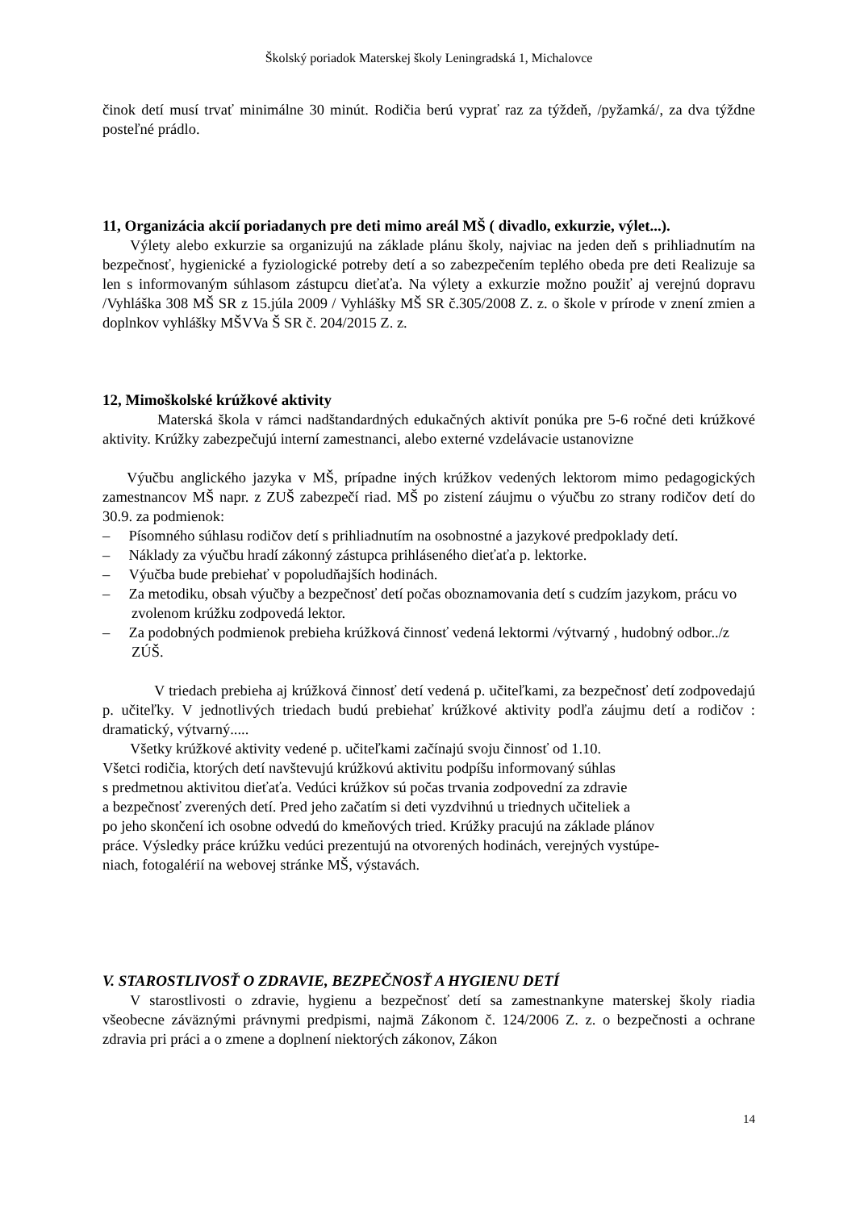Školský poriadok Materskej školy Leningradská 1, Michalovce
činok detí musí trvať minimálne 30 minút. Rodičia berú vyprať raz za týždeň, /pyžamká/, za dva týždne posteľné prádlo.
11, Organizácia akcií poriadanych pre deti mimo areál MŠ ( divadlo, exkurzie, výlet...).
Výlety alebo exkurzie sa organizujú na základe plánu školy, najviac na jeden deň s prihliadnutím na bezpečnosť, hygienické a fyziologické potreby detí a so zabezpečením teplého obeda pre deti Realizuje sa len s informovaným súhlasom zástupcu dieťaťa. Na výlety a exkurzie možno použiť aj verejnú dopravu /Vyhláška 308 MŠ SR z 15.júla 2009 / Vyhlášky MŠ SR č.305/2008 Z. z. o škole v prírode v znení zmien a doplnkov vyhlášky MŠVVa Š SR č. 204/2015 Z. z.
12, Mimoškolské krúžkové aktivity
Materská škola v rámci nadštandardných edukačných aktivít ponúka pre 5-6 ročné deti krúžkové aktivity. Krúžky zabezpečujú interní zamestnanci, alebo externé vzdelávacie ustanovizne
Výučbu anglického jazyka v MŠ, prípadne iných krúžkov vedených lektorom mimo pedagogických zamestnancov MŠ napr. z ZUŠ zabezpečí riad. MŠ po zistení záujmu o výučbu zo strany rodičov detí do 30.9. za podmienok:
– Písomného súhlasu rodičov detí s prihliadnutím na osobnostné a jazykové predpoklady detí.
– Náklady za výučbu hradí zákonný zástupca prihláseného dieťaťa p. lektorke.
– Výučba bude prebiehať v popoludňajších hodinách.
– Za metodiku, obsah výučby a bezpečnosť detí počas oboznamovania detí s cudzím jazykom, prácu vo zvolenom krúžku zodpovedá lektor.
– Za podobných podmienok prebieha krúžková činnosť vedená lektormi /výtvarný , hudobný odbor../z ZÚŠ.
V triedach prebieha aj krúžková činnosť detí vedená p. učiteľkami, za bezpečnosť detí zodpovedajú p. učiteľky. V jednotlivých triedach budú prebiehať krúžkové aktivity podľa záujmu detí a rodičov : dramatický, výtvarný.....
Všetky krúžkové aktivity vedené p. učiteľkami začínajú svoju činnosť od 1.10.
Všetci rodičia, ktorých detí navštevujú krúžkovú aktivitu podpíšu informovaný súhlas
s predmetnou aktivitou dieťaťa. Vedúci krúžkov sú počas trvania zodpovední za zdravie
a bezpečnosť zverených detí. Pred jeho začatím si deti vyzdvihnú u triednych učiteliek a
po jeho skončení ich osobne odvedú do kmeňových tried. Krúžky pracujú na základe plánov
práce. Výsledky práce krúžku vedúci prezentujú na otvorených hodinách, verejných vystúpe-
niach, fotogalérií na webovej stránke MŠ, výstavách.
V. STAROSTLIVOSŤ O ZDRAVIE, BEZPEČNOSŤ A HYGIENU DETÍ
V starostlivosti o zdravie, hygienu a bezpečnosť detí sa zamestnankyne materskej školy riadia všeobecne záväznými právnymi predpismi, najmä Zákonom č. 124/2006 Z. z. o bezpečnosti a ochrane zdravia pri práci a o zmene a doplnení niektorých zákonov, Zákon
14